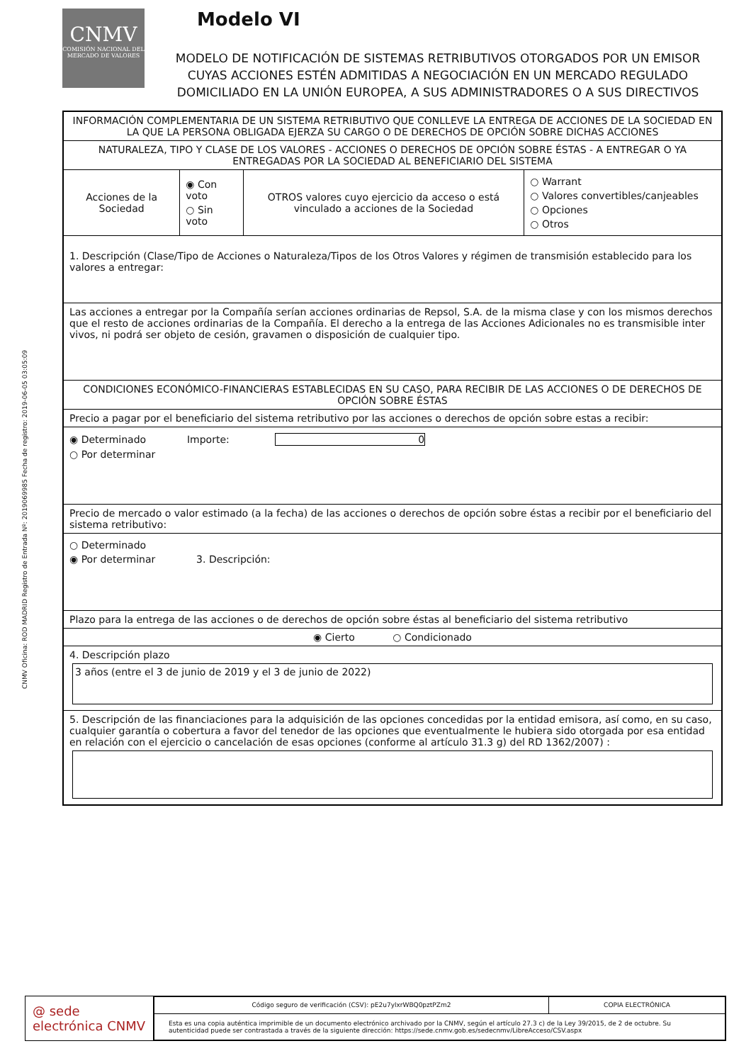CNMV Oficina: ROD MADRID Registro de Entrada Nº: 2019069985 Fecha de registro: 2019-06-05 03:05:09
CNMV
COMISIÓN NACIONAL DEL MERCADO DE VALORES
Modelo VI
MODELO DE NOTIFICACIÓN DE SISTEMAS RETRIBUTIVOS OTORGADOS POR UN EMISOR CUYAS ACCIONES ESTÉN ADMITIDAS A NEGOCIACIÓN EN UN MERCADO REGULADO DOMICILIADO EN LA UNIÓN EUROPEA, A SUS ADMINISTRADORES O A SUS DIRECTIVOS
| INFORMACIÓN COMPLEMENTARIA DE UN SISTEMA RETRIBUTIVO QUE CONLLEVE LA ENTREGA DE ACCIONES DE LA SOCIEDAD EN LA QUE LA PERSONA OBLIGADA EJERZA SU CARGO O DE DERECHOS DE OPCIÓN SOBRE DICHAS ACCIONES | | | |
| NATURALEZA, TIPO Y CLASE DE LOS VALORES - ACCIONES O DERECHOS DE OPCIÓN SOBRE ÉSTAS - A ENTREGAR O YA ENTREGADAS POR LA SOCIEDAD AL BENEFICIARIO DEL SISTEMA | | | |
| Acciones de la Sociedad | ◉ Con voto ○ Sin voto | OTROS valores cuyo ejercicio da acceso o está vinculado a acciones de la Sociedad | ○ Warrant ○ Valores convertibles/canjeables ○ Opciones ○ Otros |
| 1. Descripción (Clase/Tipo de Acciones o Naturaleza/Tipos de los Otros Valores y régimen de transmisión establecido para los valores a entregar: | | | |
| Las acciones a entregar por la Compañía serían acciones ordinarias de Repsol, S.A. de la misma clase y con los mismos derechos que el resto de acciones ordinarias de la Compañía. El derecho a la entrega de las Acciones Adicionales no es transmisible inter vivos, ni podrá ser objeto de cesión, gravamen o disposición de cualquier tipo. | | | |
| CONDICIONES ECONÓMICO-FINANCIERAS ESTABLECIDAS EN SU CASO, PARA RECIBIR DE LAS ACCIONES O DE DERECHOS DE OPCIÓN SOBRE ÉSTAS | | | |
| Precio a pagar por el beneficiario del sistema retributivo por las acciones o derechos de opción sobre estas a recibir: | | | |
| ◉ Determinado Importe: 0 ○ Por determinar | | | |
| Precio de mercado o valor estimado (a la fecha) de las acciones o derechos de opción sobre éstas a recibir por el beneficiario del sistema retributivo: | | | |
| ○ Determinado ◉ Por determinar 3. Descripción: | | | |
| Plazo para la entrega de las acciones o de derechos de opción sobre éstas al beneficiario del sistema retributivo | | | |
| ◉ Cierto ○ Condicionado | | | |
| 4. Descripción plazo 3 años (entre el 3 de junio de 2019 y el 3 de junio de 2022) | | | |
| 5. Descripción de las financiaciones para la adquisición de las opciones concedidas por la entidad emisora, así como, en su caso, cualquier garantía o cobertura a favor del tenedor de las opciones que eventualmente le hubiera sido otorgada por esa entidad en relación con el ejercicio o cancelación de esas opciones (conforme al artículo 31.3 g) del RD 1362/2007) : | | | |
@ sede electrónica CNMV
| Código seguro de verificación (CSV): pE2u7ylxrWBQ0pztPZm2 | COPIA ELECTRÓNICA |
| Esta es una copia auténtica imprimible de un documento electrónico archivado por la CNMV, según el artículo 27.3 c) de la Ley 39/2015, de 2 de octubre. Su autenticidad puede ser contrastada a través de la siguiente dirección: https://sede.cnmv.gob.es/sedecnmv/LibreAcceso/CSV.aspx | |